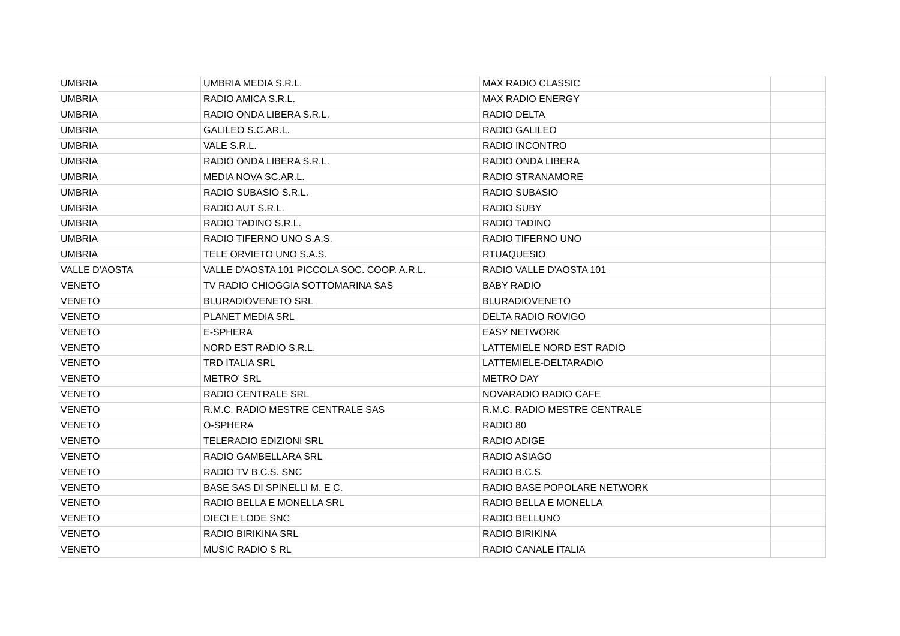| UMBRIA | UMBRIA MEDIA S.R.L. | MAX RADIO CLASSIC | |
| UMBRIA | RADIO AMICA S.R.L. | MAX RADIO ENERGY | |
| UMBRIA | RADIO ONDA LIBERA S.R.L. | RADIO DELTA | |
| UMBRIA | GALILEO S.C.AR.L. | RADIO GALILEO | |
| UMBRIA | VALE S.R.L. | RADIO INCONTRO | |
| UMBRIA | RADIO ONDA LIBERA S.R.L. | RADIO ONDA LIBERA | |
| UMBRIA | MEDIA NOVA SC.AR.L. | RADIO STRANAMORE | |
| UMBRIA | RADIO SUBASIO S.R.L. | RADIO SUBASIO | |
| UMBRIA | RADIO AUT S.R.L. | RADIO SUBY | |
| UMBRIA | RADIO TADINO S.R.L. | RADIO TADINO | |
| UMBRIA | RADIO TIFERNO UNO S.A.S. | RADIO TIFERNO UNO | |
| UMBRIA | TELE ORVIETO UNO S.A.S. | RTUAQUESIO | |
| VALLE D'AOSTA | VALLE D'AOSTA 101 PICCOLA SOC. COOP. A.R.L. | RADIO VALLE D'AOSTA 101 | |
| VENETO | TV RADIO CHIOGGIA SOTTOMARINA SAS | BABY RADIO | |
| VENETO | BLURADIOVENETO SRL | BLURADIOVENETO | |
| VENETO | PLANET MEDIA SRL | DELTA RADIO ROVIGO | |
| VENETO | E-SPHERA | EASY NETWORK | |
| VENETO | NORD EST RADIO S.R.L. | LATTEMIELE NORD EST RADIO | |
| VENETO | TRD ITALIA SRL | LATTEMIELE-DELTARADIO | |
| VENETO | METRO' SRL | METRO DAY | |
| VENETO | RADIO CENTRALE SRL | NOVARADIO RADIO CAFE | |
| VENETO | R.M.C. RADIO MESTRE CENTRALE SAS | R.M.C. RADIO MESTRE CENTRALE | |
| VENETO | O-SPHERA | RADIO 80 | |
| VENETO | TELERADIO EDIZIONI SRL | RADIO ADIGE | |
| VENETO | RADIO GAMBELLARA SRL | RADIO ASIAGO | |
| VENETO | RADIO TV B.C.S. SNC | RADIO B.C.S. | |
| VENETO | BASE SAS DI SPINELLI M. E C. | RADIO BASE POPOLARE NETWORK | |
| VENETO | RADIO BELLA E MONELLA SRL | RADIO BELLA E MONELLA | |
| VENETO | DIECI E LODE SNC | RADIO BELLUNO | |
| VENETO | RADIO BIRIKINA SRL | RADIO BIRIKINA | |
| VENETO | MUSIC RADIO S RL | RADIO CANALE ITALIA | |